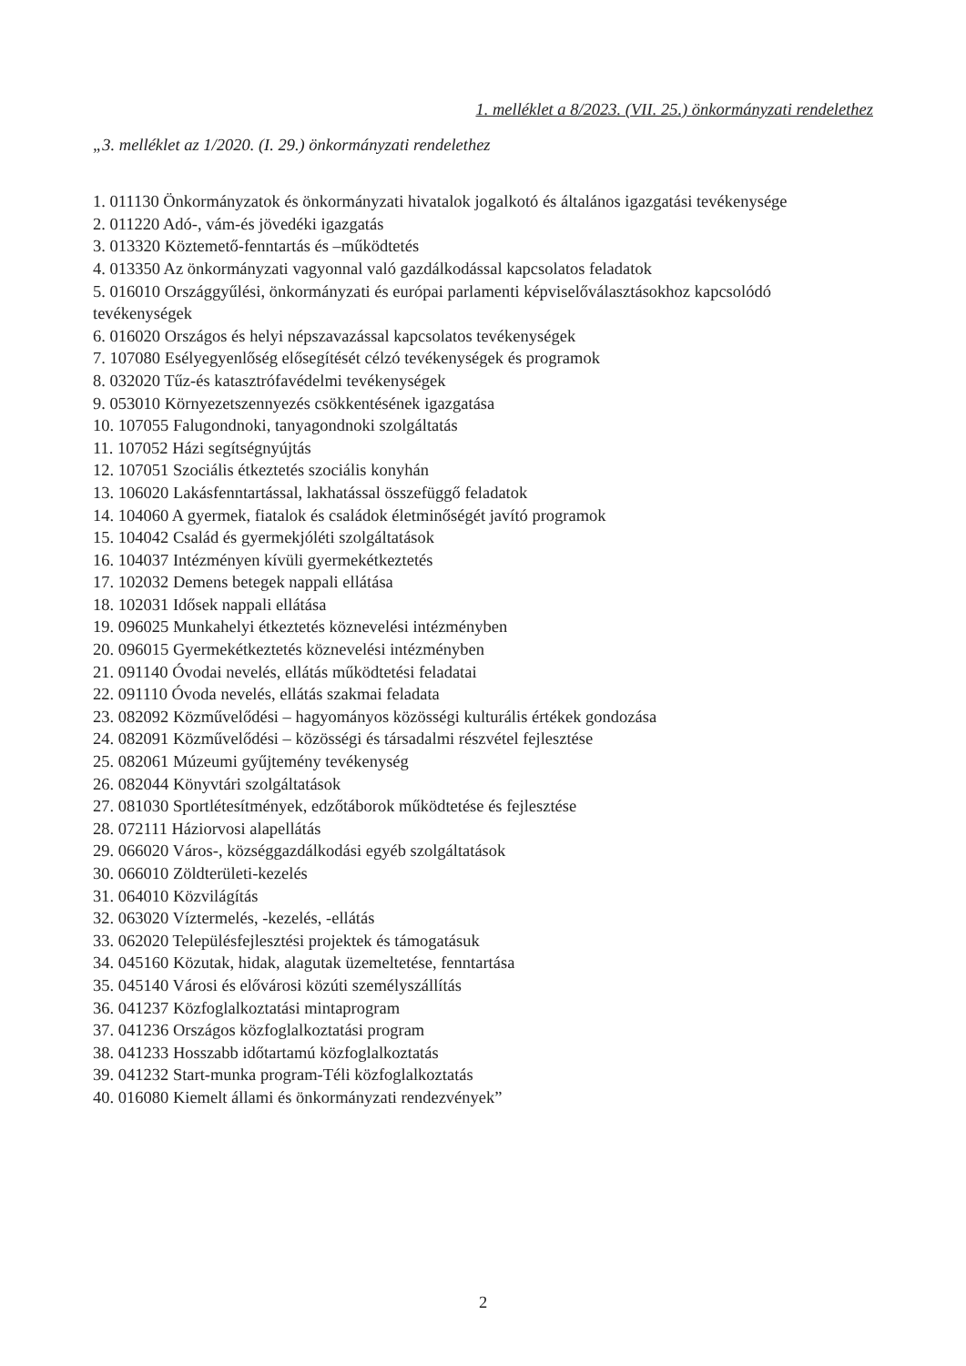1. melléklet a 8/2023. (VII. 25.) önkormányzati rendelethez
„3. melléklet az 1/2020. (I. 29.) önkormányzati rendelethez
1. 011130 Önkormányzatok és önkormányzati hivatalok jogalkotó és általános igazgatási tevékenysége
2. 011220 Adó-, vám-és jövedéki igazgatás
3. 013320 Köztemető-fenntartás és –működtetés
4. 013350 Az önkormányzati vagyonnal való gazdálkodással kapcsolatos feladatok
5. 016010 Országgyűlési, önkormányzati és európai parlamenti képviselőválasztásokhoz kapcsolódó tevékenységek
6. 016020 Országos és helyi népszavazással kapcsolatos tevékenységek
7. 107080 Esélyegyenlőség elősegítését célzó tevékenységek és programok
8. 032020 Tűz-és katasztrófavédelmi tevékenységek
9. 053010 Környezetszennyezés csökkentésének igazgatása
10. 107055 Falugondnoki, tanyagondnoki szolgáltatás
11. 107052 Házi segítségnyújtás
12. 107051 Szociális étkeztetés szociális konyhán
13. 106020 Lakásfenntartással, lakhatással összefüggő feladatok
14. 104060 A gyermek, fiatalok és családok életminőségét javító programok
15. 104042 Család és gyermekjóléti szolgáltatások
16. 104037 Intézményen kívüli gyermekétkeztetés
17. 102032 Demens betegek nappali ellátása
18. 102031 Idősek nappali ellátása
19. 096025 Munkahelyi étkeztetés köznevelési intézményben
20. 096015 Gyermekétkeztetés köznevelési intézményben
21. 091140 Óvodai nevelés, ellátás működtetési feladatai
22. 091110 Óvoda nevelés, ellátás szakmai feladata
23. 082092 Közművelődési – hagyományos közösségi kulturális értékek gondozása
24. 082091 Közművelődési – közösségi és társadalmi részvétel fejlesztése
25. 082061 Múzeumi gyűjtemény tevékenység
26. 082044 Könyvtári szolgáltatások
27. 081030 Sportlétesítmények, edzőtáborok működtetése és fejlesztése
28. 072111 Háziorvosi alapellátás
29. 066020 Város-, községgazdálkodási egyéb szolgáltatások
30. 066010 Zöldterületi-kezelés
31. 064010 Közvilágítás
32. 063020 Víztermelés, -kezelés, -ellátás
33. 062020 Településfejlesztési projektek és támogatásuk
34. 045160 Közutak, hidak, alagutak üzemeltetése, fenntartása
35. 045140 Városi és elővárosi közúti személyszállítás
36. 041237 Közfoglalkoztatási mintaprogram
37. 041236 Országos közfoglalkoztatási program
38. 041233 Hosszabb időtartamú közfoglalkoztatás
39. 041232 Start-munka program-Téli közfoglalkoztatás
40. 016080 Kiemelt állami és önkormányzati rendezvények”
2